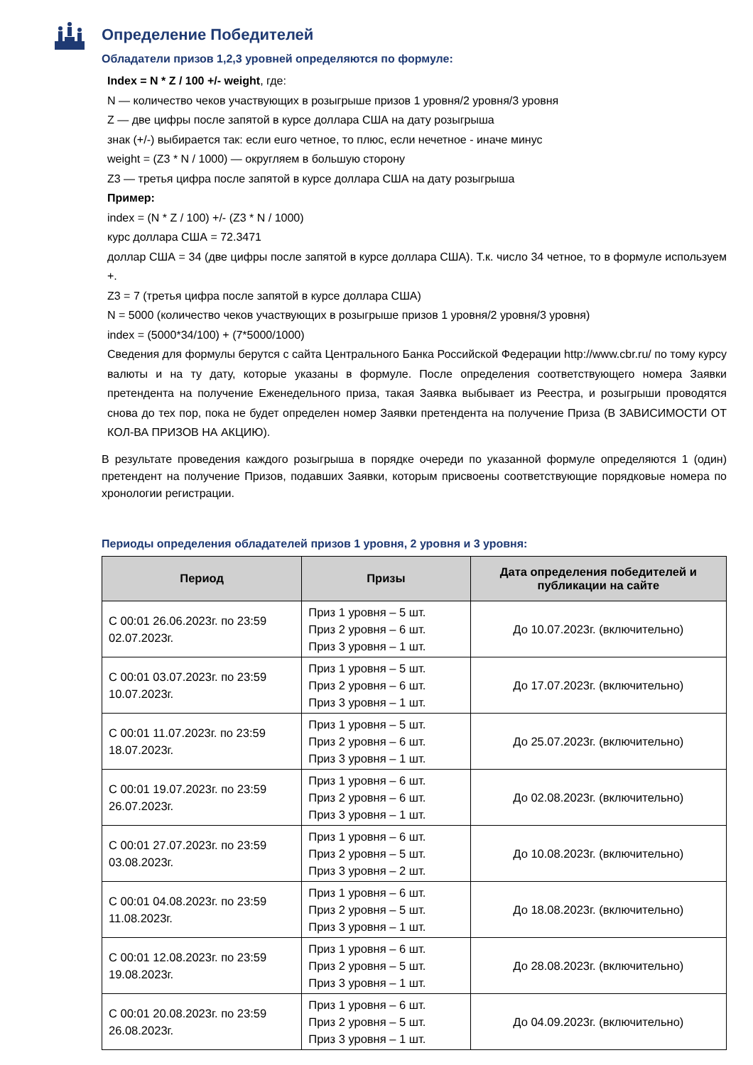Определение Победителей
Обладатели призов 1,2,3 уровней определяются по формуле:
Index = N * Z / 100 +/- weight, где:
N — количество чеков участвующих в розыгрыше призов 1 уровня/2 уровня/3 уровня
Z — две цифры после запятой в курсе доллара США на дату розыгрыша
знак (+/-) выбирается так: если euro четное, то плюс, если нечетное - иначе минус
weight = (Z3 * N / 1000) — округляем в большую сторону
Z3 — третья цифра после запятой в курсе доллара США на дату розыгрыша
Пример:
index = (N * Z / 100) +/- (Z3 * N / 1000)
курс доллара США = 72.3471
доллар США = 34 (две цифры после запятой в курсе доллара США). Т.к. число 34 четное, то в формуле используем +.
Z3 = 7 (третья цифра после запятой в курсе доллара США)
N = 5000 (количество чеков участвующих в розыгрыше призов 1 уровня/2 уровня/3 уровня)
index = (5000*34/100) + (7*5000/1000)
Сведения для формулы берутся с сайта Центрального Банка Российской Федерации http://www.cbr.ru/ по тому курсу валюты и на ту дату, которые указаны в формуле. После определения соответствующего номера Заявки претендента на получение Еженедельного приза, такая Заявка выбывает из Реестра, и розыгрыши проводятся снова до тех пор, пока не будет определен номер Заявки претендента на получение Приза (В ЗАВИСИМОСТИ ОТ КОЛ-ВА ПРИЗОВ НА АКЦИЮ).
В результате проведения каждого розыгрыша в порядке очереди по указанной формуле определяются 1 (один) претендент на получение Призов, подавших Заявки, которым присвоены соответствующие порядковые номера по хронологии регистрации.
Периоды определения обладателей призов 1 уровня, 2 уровня и 3 уровня:
| Период | Призы | Дата определения победителей и публикации на сайте |
| --- | --- | --- |
| С 00:01 26.06.2023г. по 23:59 02.07.2023г. | Приз 1 уровня – 5 шт. Приз 2 уровня – 6 шт. Приз 3 уровня – 1 шт. | До 10.07.2023г. (включительно) |
| С 00:01 03.07.2023г. по 23:59 10.07.2023г. | Приз 1 уровня – 5 шт. Приз 2 уровня – 6 шт. Приз 3 уровня – 1 шт. | До 17.07.2023г. (включительно) |
| С 00:01 11.07.2023г. по 23:59 18.07.2023г. | Приз 1 уровня – 5 шт. Приз 2 уровня – 6 шт. Приз 3 уровня – 1 шт. | До 25.07.2023г. (включительно) |
| С 00:01 19.07.2023г. по 23:59 26.07.2023г. | Приз 1 уровня – 6 шт. Приз 2 уровня – 6 шт. Приз 3 уровня – 1 шт. | До 02.08.2023г. (включительно) |
| С 00:01 27.07.2023г. по 23:59 03.08.2023г. | Приз 1 уровня – 6 шт. Приз 2 уровня – 5 шт. Приз 3 уровня – 2 шт. | До 10.08.2023г. (включительно) |
| С 00:01 04.08.2023г. по 23:59 11.08.2023г. | Приз 1 уровня – 6 шт. Приз 2 уровня – 5 шт. Приз 3 уровня – 1 шт. | До 18.08.2023г. (включительно) |
| С 00:01 12.08.2023г. по 23:59 19.08.2023г. | Приз 1 уровня – 6 шт. Приз 2 уровня – 5 шт. Приз 3 уровня – 1 шт. | До 28.08.2023г. (включительно) |
| С 00:01 20.08.2023г. по 23:59 26.08.2023г. | Приз 1 уровня – 6 шт. Приз 2 уровня – 5 шт. Приз 3 уровня – 1 шт. | До 04.09.2023г. (включительно) |